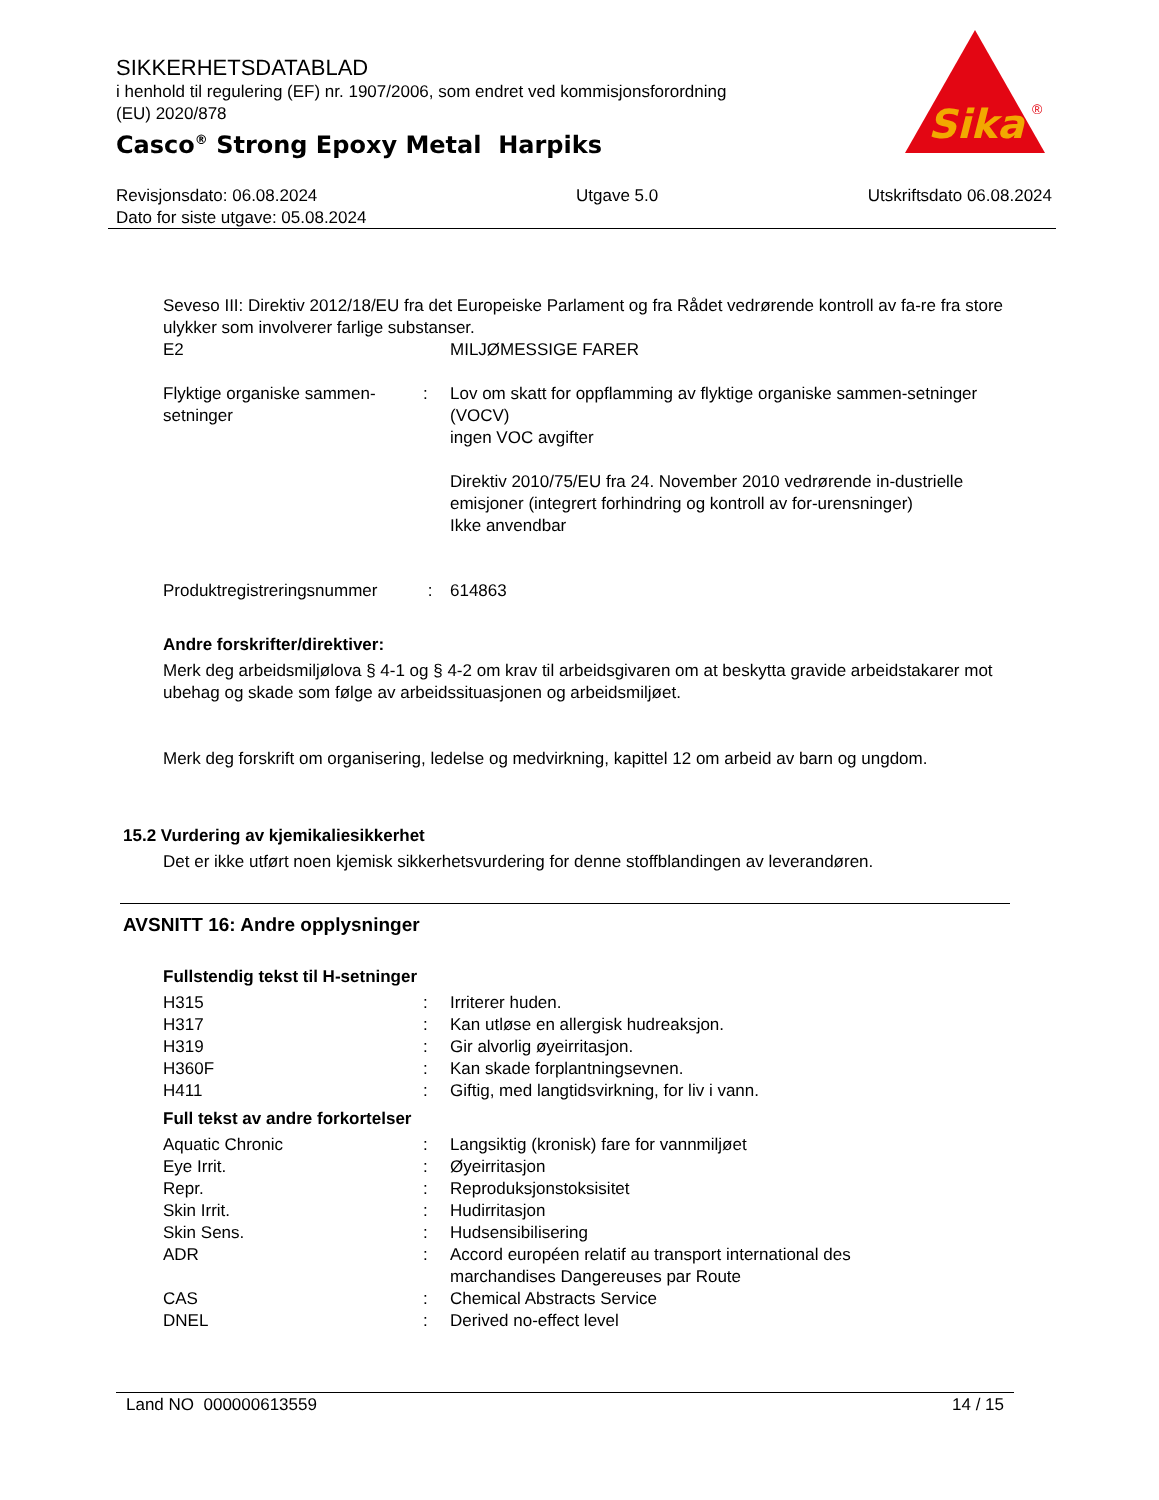SIKKERHETSDATABLAD
i henhold til regulering (EF) nr. 1907/2006, som endret ved kommisjonsforordning
(EU) 2020/878
Casco<sup>®</sup> Strong Epoxy Metal Harpiks
Sika
®
Revisjonsdato: 06.08.2024
Dato for siste utgave: 05.08.2024
Utgave 5.0 Utskriftsdato 06.08.2024
Seveso III: Direktiv 2012/18/EU fra det Europeiske Parlament og fra Rådet vedrørende kontroll av fa-re fra store ulykker som involverer farlige substanser.
| E2 | | MILJØMESSIGE FARER |
| Flyktige organiske sammen-setninger | : | Lov om skatt for oppflamming av flyktige organiske sammen-setninger (VOCV) ingen VOC avgifter Direktiv 2010/75/EU fra 24. November 2010 vedrørende in-dustrielle emisjoner (integrert forhindring og kontroll av for-urensninger) Ikke anvendbar |
| Produktregistreringsnummer | : | 614863 |
Andre forskrifter/direktiver:
Merk deg arbeidsmiljølova § 4-1 og § 4-2 om krav til arbeidsgivaren om at beskytta gravide arbeidstakarer mot ubehag og skade som følge av arbeidssituasjonen og arbeidsmiljøet.
Merk deg forskrift om organisering, ledelse og medvirkning, kapittel 12 om arbeid av barn og ungdom.
15.2 Vurdering av kjemikaliesikkerhet
Det er ikke utført noen kjemisk sikkerhetsvurdering for denne stoffblandingen av leverandøren.
AVSNITT 16: Andre opplysninger
Fullstendig tekst til H-setninger
| H315 | : | Irriterer huden. |
| H317 | : | Kan utløse en allergisk hudreaksjon. |
| H319 | : | Gir alvorlig øyeirritasjon. |
| H360F | : | Kan skade forplantningsevnen. |
| H411 | : | Giftig, med langtidsvirkning, for liv i vann. |
Full tekst av andre forkortelser
| Aquatic Chronic | : | Langsiktig (kronisk) fare for vannmiljøet |
| Eye Irrit. | : | Øyeirritasjon |
| Repr. | : | Reproduksjonstoksisitet |
| Skin Irrit. | : | Hudirritasjon |
| Skin Sens. | : | Hudsensibilisering |
| ADR | : | Accord européen relatif au transport international des marchandises Dangereuses par Route |
| CAS | : | Chemical Abstracts Service |
| DNEL | : | Derived no-effect level |
Land NO 000000613559 14 / 15